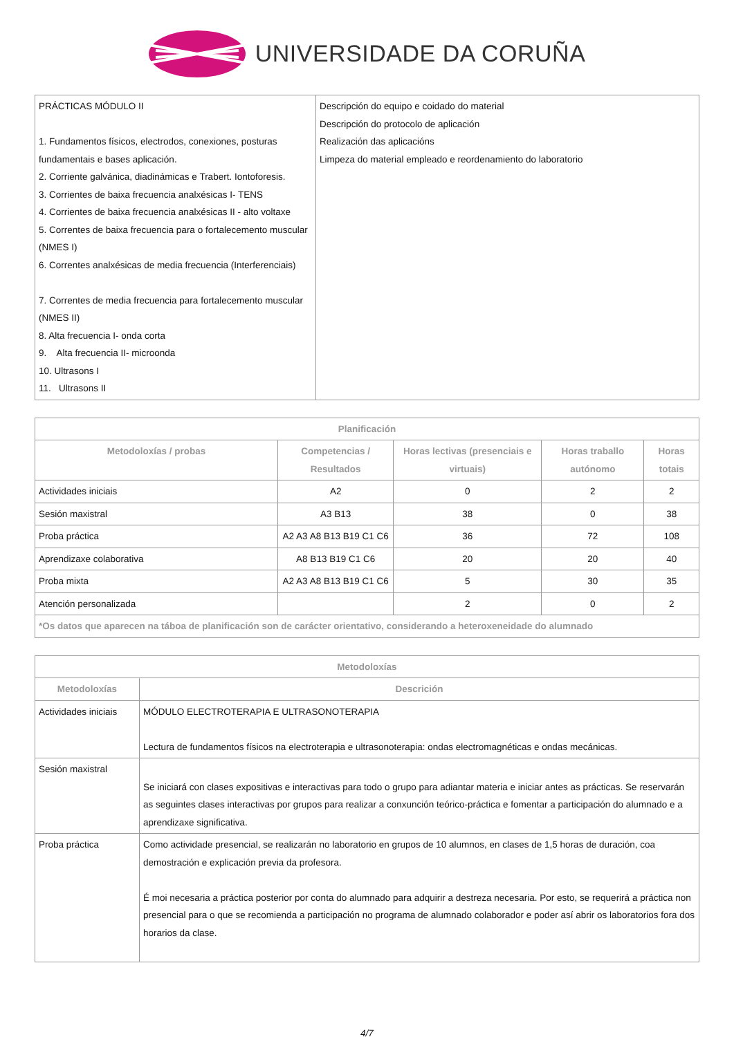UNIVERSIDADE DA CORUÑA
| PRÁCTICAS MÓDULO II 1. Fundamentos físicos, electrodos, conexiones, posturas fundamentais e bases aplicación. 2. Corriente galvánica, diadinámicas e Trabert. Iontoforesis. 3. Corrientes de baixa frecuencia analxésicas I- TENS 4. Corrientes de baixa frecuencia analxésicas II - alto voltaxe 5. Correntes de baixa frecuencia para o fortalecemento muscular (NMES I) 6. Correntes analxésicas de media frecuencia (Interferenciais) 7. Correntes de media frecuencia para fortalecemento muscular (NMES II) 8. Alta frecuencia I- onda corta 9. Alta frecuencia II- microonda 10. Ultrasons I 11. Ultrasons II | Descripción do equipo e coidado do material Descripción do protocolo de aplicación Realización das aplicacións Limpeza do material empleado e reordenamiento do laboratorio |
| Planificación | | | | |
| --- | --- | --- | --- | --- |
| Metodoloxías / probas | Competencias / Resultados | Horas lectivas (presenciais e virtuais) | Horas traballo autónomo | Horas totais |
| Actividades iniciais | A2 | 0 | 2 | 2 |
| Sesión maxistral | A3 B13 | 38 | 0 | 38 |
| Proba práctica | A2 A3 A8 B13 B19 C1 C6 | 36 | 72 | 108 |
| Aprendizaxe colaborativa | A8 B13 B19 C1 C6 | 20 | 20 | 40 |
| Proba mixta | A2 A3 A8 B13 B19 C1 C6 | 5 | 30 | 35 |
| Atención personalizada | | 2 | 0 | 2 |
| *Os datos que aparecen na táboa de planificación son de carácter orientativo, considerando a heteroxeneidade do alumnado | | | | |
| Metodoloxías | |
| --- | --- |
| Metodoloxías | Descrición |
| Actividades iniciais | MÓDULO ELECTROTERAPIA E ULTRASONOTERAPIA Lectura de fundamentos físicos na electroterapia e ultrasonoterapia: ondas electromagnéticas e ondas mecánicas. |
| Sesión maxistral | Se iniciará con clases expositivas e interactivas para todo o grupo para adiantar materia e iniciar antes as prácticas. Se reservarán as seguintes clases interactivas por grupos para realizar a conxunción teórico-práctica e fomentar a participación do alumnado e a aprendizaxe significativa. |
| Proba práctica | Como actividade presencial, se realizarán no laboratorio en grupos de 10 alumnos, en clases de 1,5 horas de duración, coa demostración e explicación previa da profesora. É moi necesaria a práctica posterior por conta do alumnado para adquirir a destreza necesaria. Por esto, se requerirá a práctica non presencial para o que se recomienda a participación no programa de alumnado colaborador e poder así abrir os laboratorios fora dos horarios da clase. |
4/7